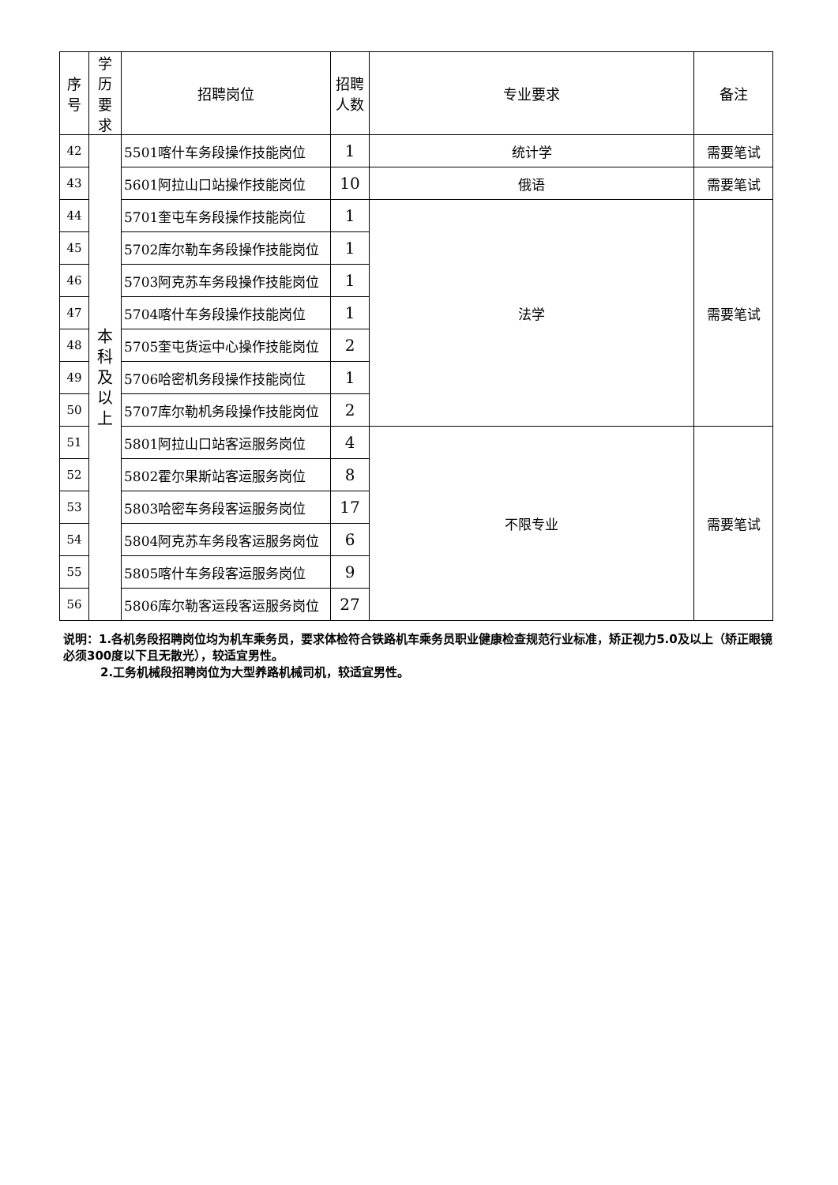| 序 号 | 学 历 要 求 | 招聘岗位 | 招聘 人数 | 专业要求 | 备注 |
| --- | --- | --- | --- | --- | --- |
| 42 | 本 科 及 以 上 | 5501喀什车务段操作技能岗位 | 1 | 统计学 | 需要笔试 |
| 43 | | 5601阿拉山口站操作技能岗位 | 10 | 俄语 | 需要笔试 |
| 44 | | 5701奎屯车务段操作技能岗位 | 1 | 法学 | 需要笔试 |
| 45 | | 5702库尔勒车务段操作技能岗位 | 1 | | |
| 46 | | 5703阿克苏车务段操作技能岗位 | 1 | | |
| 47 | | 5704喀什车务段操作技能岗位 | 1 | | |
| 48 | | 5705奎屯货运中心操作技能岗位 | 2 | | |
| 49 | | 5706哈密机务段操作技能岗位 | 1 | | |
| 50 | | 5707库尔勒机务段操作技能岗位 | 2 | | |
| 51 | | 5801阿拉山口站客运服务岗位 | 4 | 不限专业 | 需要笔试 |
| 52 | | 5802霍尔果斯站客运服务岗位 | 8 | | |
| 53 | | 5803哈密车务段客运服务岗位 | 17 | | |
| 54 | | 5804阿克苏车务段客运服务岗位 | 6 | | |
| 55 | | 5805喀什车务段客运服务岗位 | 9 | | |
| 56 | | 5806库尔勒客运段客运服务岗位 | 27 | | |
说明：1.各机务段招聘岗位均为机车乘务员，要求体检符合铁路机车乘务员职业健康检查规范行业标准，矫正视力5.0及以上（矫正眼镜必须300度以下且无散光），较适宜男性。
2.工务机械段招聘岗位为大型养路机械司机，较适宜男性。